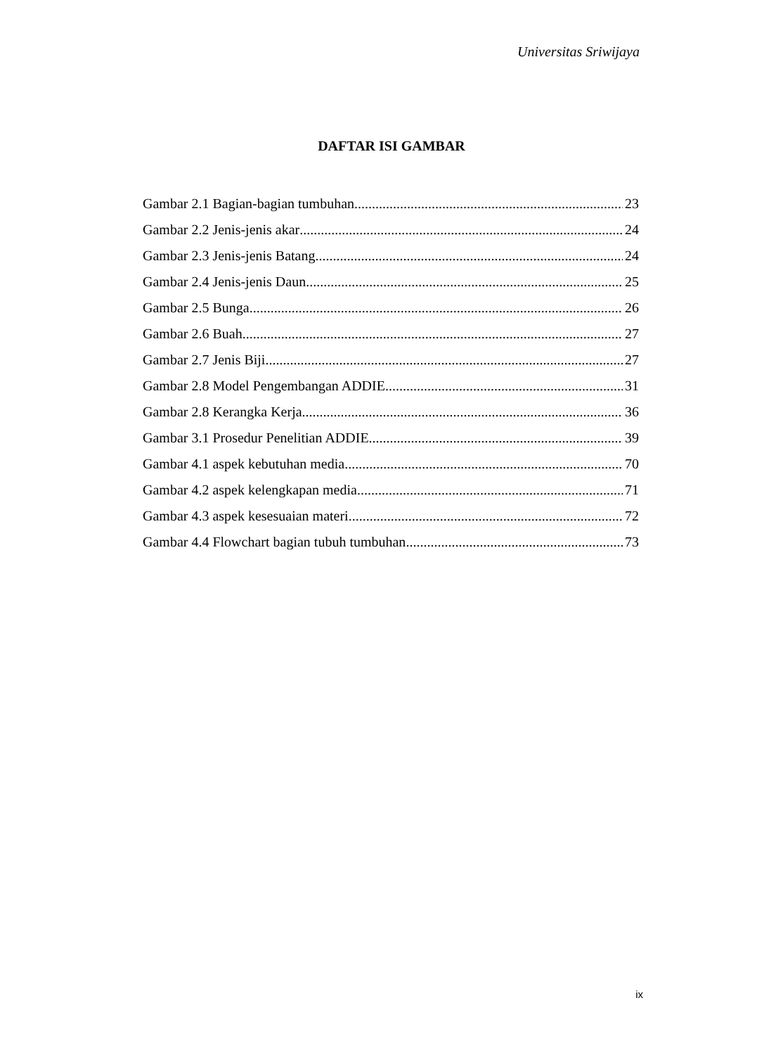Universitas Sriwijaya
DAFTAR ISI GAMBAR
Gambar 2.1 Bagian-bagian tumbuhan 23
Gambar 2.2 Jenis-jenis akar 24
Gambar 2.3 Jenis-jenis Batang 24
Gambar 2.4 Jenis-jenis Daun 25
Gambar 2.5 Bunga 26
Gambar 2.6 Buah 27
Gambar 2.7 Jenis Biji 27
Gambar 2.8 Model Pengembangan ADDIE 31
Gambar 2.8 Kerangka Kerja 36
Gambar 3.1 Prosedur Penelitian ADDIE 39
Gambar 4.1 aspek kebutuhan media 70
Gambar 4.2 aspek kelengkapan media 71
Gambar 4.3 aspek kesesuaian materi 72
Gambar 4.4 Flowchart bagian tubuh tumbuhan 73
ix